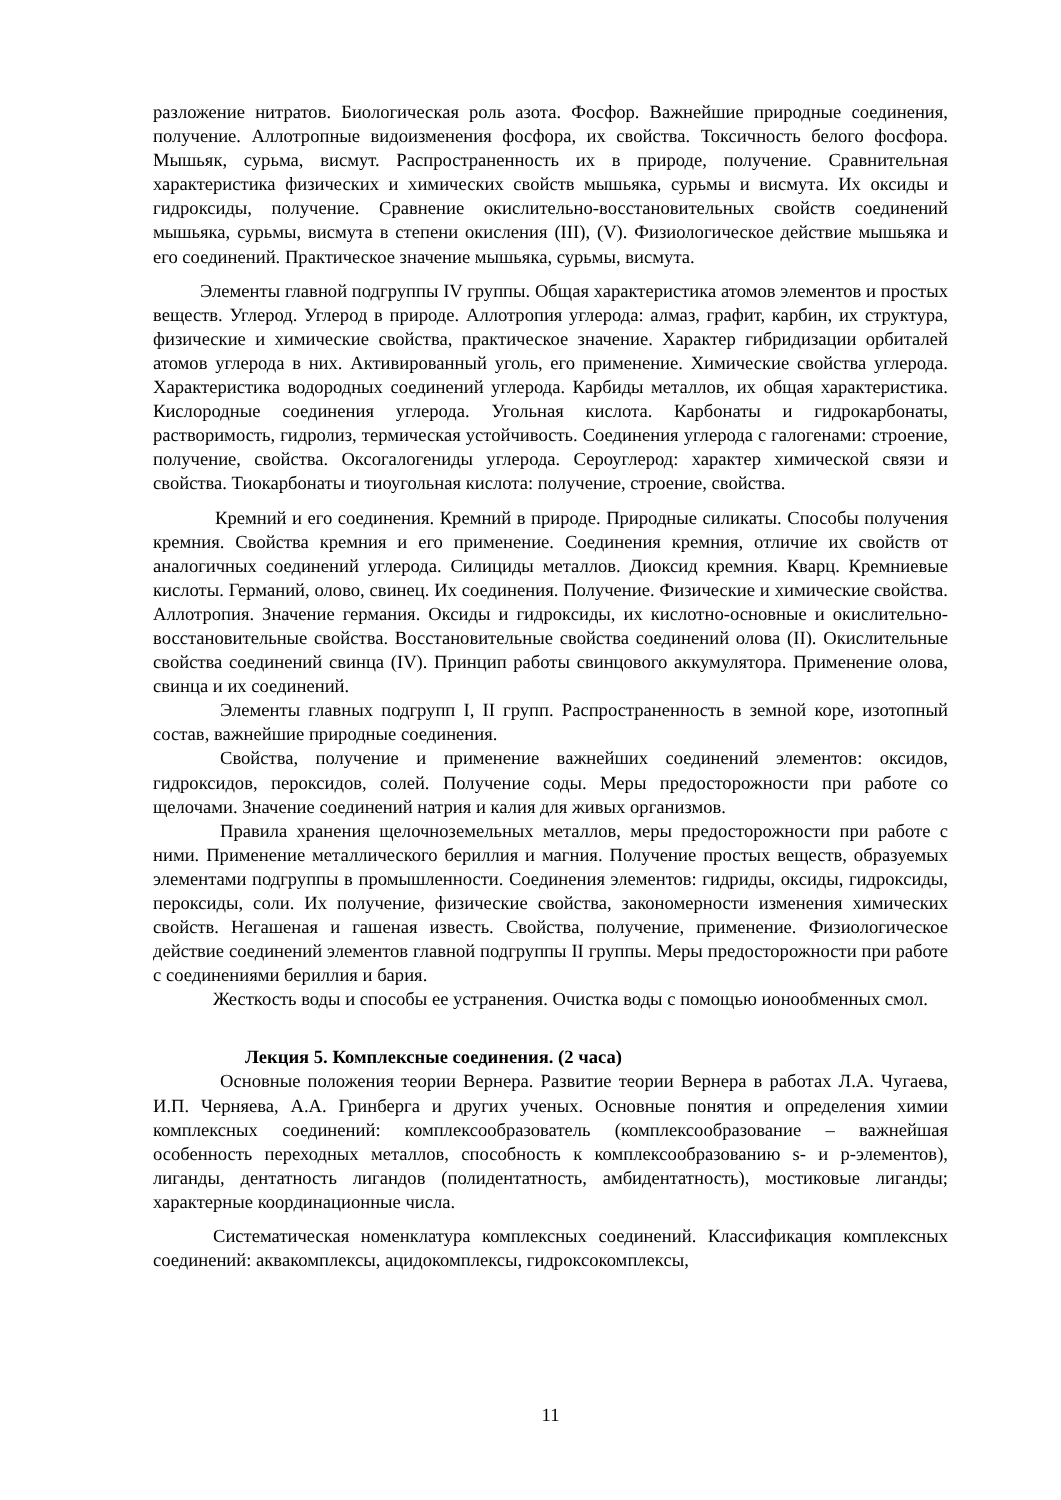разложение нитратов. Биологическая роль азота. Фосфор. Важнейшие природные соединения, получение. Аллотропные видоизменения фосфора, их свойства. Токсичность белого фосфора. Мышьяк, сурьма, висмут. Распространенность их в природе, получение. Сравнительная характеристика физических и химических свойств мышьяка, сурьмы и висмута. Их оксиды и гидроксиды, получение. Сравнение окислительно-восстановительных свойств соединений мышьяка, сурьмы, висмута в степени окисления (III), (V). Физиологическое действие мышьяка и его соединений. Практическое значение мышьяка, сурьмы, висмута.
Элементы главной подгруппы IV группы. Общая характеристика атомов элементов и простых веществ. Углерод. Углерод в природе. Аллотропия углерода: алмаз, графит, карбин, их структура, физические и химические свойства, практическое значение. Характер гибридизации орбиталей атомов углерода в них. Активированный уголь, его применение. Химические свойства углерода. Характеристика водородных соединений углерода. Карбиды металлов, их общая характеристика. Кислородные соединения углерода. Угольная кислота. Карбонаты и гидрокарбонаты, растворимость, гидролиз, термическая устойчивость. Соединения углерода с галогенами: строение, получение, свойства. Оксогалогениды углерода. Сероуглерод: характер химической связи и свойства. Тиокарбонаты и тиоугольная кислота: получение, строение, свойства.
Кремний и его соединения. Кремний в природе. Природные силикаты. Способы получения кремния. Свойства кремния и его применение. Соединения кремния, отличие их свойств от аналогичных соединений углерода. Силициды металлов. Диоксид кремния. Кварц. Кремниевые кислоты. Германий, олово, свинец. Их соединения. Получение. Физические и химические свойства. Аллотропия. Значение германия. Оксиды и гидроксиды, их кислотно-основные и окислительно-восстановительные свойства. Восстановительные свойства соединений олова (II). Окислительные свойства соединений свинца (IV). Принцип работы свинцового аккумулятора. Применение олова, свинца и их соединений.
Элементы главных подгрупп I, II групп. Распространенность в земной коре, изотопный состав, важнейшие природные соединения.
Свойства, получение и применение важнейших соединений элементов: оксидов, гидроксидов, пероксидов, солей. Получение соды. Меры предосторожности при работе со щелочами. Значение соединений натрия и калия для живых организмов.
Правила хранения щелочноземельных металлов, меры предосторожности при работе с ними. Применение металлического бериллия и магния. Получение простых веществ, образуемых элементами подгруппы в промышленности. Соединения элементов: гидриды, оксиды, гидроксиды, пероксиды, соли. Их получение, физические свойства, закономерности изменения химических свойств. Негашеная и гашеная известь. Свойства, получение, применение. Физиологическое действие соединений элементов главной подгруппы II группы. Меры предосторожности при работе с соединениями бериллия и бария.
Жесткость воды и способы ее устранения. Очистка воды с помощью ионообменных смол.
Лекция 5. Комплексные соединения. (2 часа)
Основные положения теории Вернера. Развитие теории Вернера в работах Л.А. Чугаева, И.П. Черняева, А.А. Гринберга и других ученых. Основные понятия и определения химии комплексных соединений: комплексообразователь (комплексообразование – важнейшая особенность переходных металлов, способность к комплексообразованию s- и p-элементов), лиганды, дентатность лигандов (полидентатность, амбидентатность), мостиковые лиганды; характерные координационные числа.
Систематическая номенклатура комплексных соединений. Классификация комплексных соединений: аквакомплексы, ацидокомплексы, гидроксокомплексы,
11